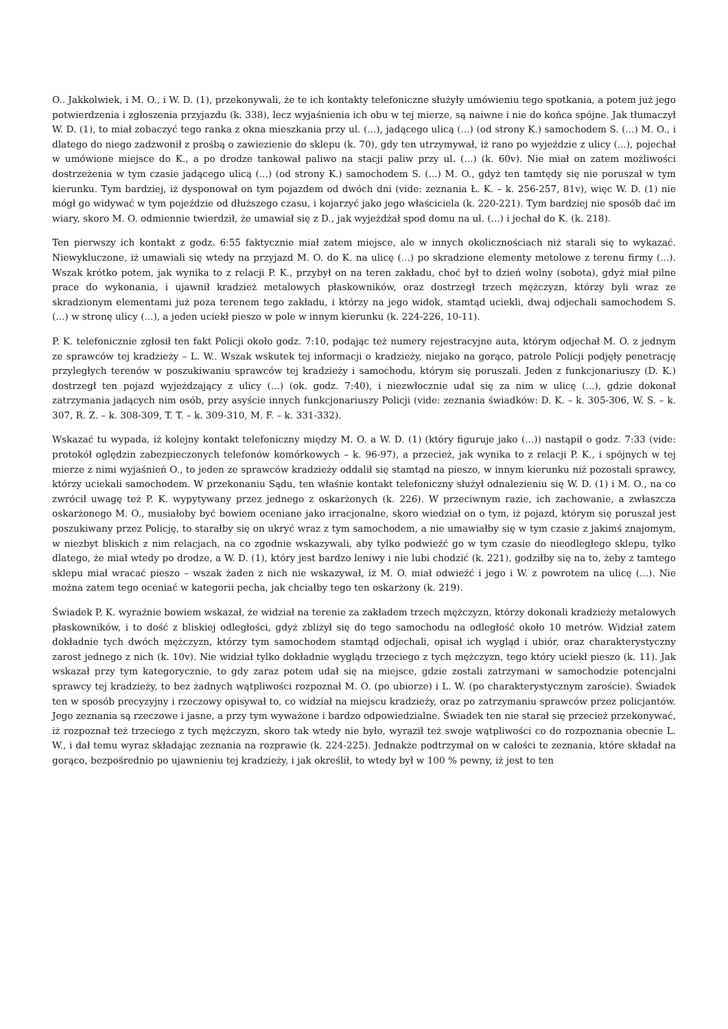O.. Jakkolwiek, i M. O., i W. D. (1), przekonywali, że te ich kontakty telefoniczne służyły umówieniu tego spotkania, a potem już jego potwierdzenia i zgłoszenia przyjazdu (k. 338), lecz wyjaśnienia ich obu w tej mierze, są naiwne i nie do końca spójne. Jak tłumaczył W. D. (1), to miał zobaczyć tego ranka z okna mieszkania przy ul. (...), jadącego ulicą (...) (od strony K.) samochodem S. (...) M. O., i dlatego do niego zadzwonił z prośbą o zawiezienie do sklepu (k. 70), gdy ten utrzymywał, iż rano po wyjeździe z ulicy (...), pojechał w umówione miejsce do K., a po drodze tankował paliwo na stacji paliw przy ul. (...) (k. 60v). Nie miał on zatem możliwości dostrzeżenia w tym czasie jadącego ulicą (...) (od strony K.) samochodem S. (...) M. O., gdyż ten tamtędy się nie poruszał w tym kierunku. Tym bardziej, iż dysponował on tym pojazdem od dwóch dni (vide: zeznania Ł. K. – k. 256-257, 81v), więc W. D. (1) nie mógł go widywać w tym pojeździe od dłuższego czasu, i kojarzyć jako jego właściciela (k. 220-221). Tym bardziej nie sposób dać im wiary, skoro M. O. odmiennie twierdził, że umawiał się z D., jak wyjeżdżał spod domu na ul. (...) i jechał do K. (k. 218).
Ten pierwszy ich kontakt z godz. 6:55 faktycznie miał zatem miejsce, ale w innych okolicznościach niż starali się to wykazać. Niewykluczone, iż umawiali się wtedy na przyjazd M. O. do K. na ulicę (...) po skradzione elementy metolowe z terenu firmy (...). Wszak krótko potem, jak wynika to z relacji P. K., przybył on na teren zakładu, choć był to dzień wolny (sobota), gdyż miał pilne prace do wykonania, i ujawnił kradzież metalowych płaskowników, oraz dostrzegł trzech mężczyzn, którzy byli wraz ze skradzionym elementami już poza terenem tego zakładu, i którzy na jego widok, stamtąd uciekli, dwaj odjechali samochodem S. (...) w stronę ulicy (...), a jeden uciekł pieszo w pole w innym kierunku (k. 224-226, 10-11).
P. K. telefonicznie zgłosił ten fakt Policji około godz. 7:10, podając też numery rejestracyjne auta, którym odjechał M. O. z jednym ze sprawców tej kradzieży – L. W.. Wszak wskutek tej informacji o kradzieży, niejako na gorąco, patrole Policji podjęły penetrację przyległych terenów w poszukiwaniu sprawców tej kradzieży i samochodu, którym się poruszali. Jeden z funkcjonariuszy (D. K.) dostrzegł ten pojazd wyjeżdzający z ulicy (...) (ok. godz. 7:40), i niezwłocznie udał się za nim w ulicę (...), gdzie dokonał zatrzymania jadących nim osób, przy asyście innych funkcjonariuszy Policji (vide: zeznania świadków: D. K. – k. 305-306, W. S. – k. 307, R. Z. – k. 308-309, T. T. – k. 309-310, M. F. – k. 331-332).
Wskazać tu wypada, iż kolejny kontakt telefoniczny między M. O. a W. D. (1) (który figuruje jako (...)) nastąpił o godz. 7:33 (vide: protokół oględzin zabezpieczonych telefonów komórkowych – k. 96-97), a przecież, jak wynika to z relacji P. K., i spójnych w tej mierze z nimi wyjaśnień O., to jeden ze sprawców kradzieży oddalił się stamtąd na pieszo, w innym kierunku niż pozostali sprawcy, którzy uciekali samochodem. W przekonaniu Sądu, ten właśnie kontakt telefoniczny służył odnalezieniu się W. D. (1) i M. O., na co zwrócił uwagę też P. K. wypytywany przez jednego z oskarżonych (k. 226). W przeciwnym razie, ich zachowanie, a zwłaszcza oskarżonego M. O., musiałoby być bowiem oceniane jako irracjonalne, skoro wiedział on o tym, iż pojazd, którym się poruszał jest poszukiwany przez Policję, to starałby się on ukryć wraz z tym samochodem, a nie umawiałby się w tym czasie z jakimś znajomym, w niezbyt bliskich z nim relacjach, na co zgodnie wskazywali, aby tylko podwieźć go w tym czasie do nieodległego sklepu, tylko dlatego, że miał wtedy po drodze, a W. D. (1), który jest bardzo leniwy i nie lubi chodzić (k. 221), godziłby się na to, żeby z tamtego sklepu miał wracać pieszo – wszak żaden z nich nie wskazywał, iż M. O. miał odwieźć i jego i W. z powrotem na ulicę (...). Nie można zatem tego oceniać w kategorii pecha, jak chciałby tego ten oskarżony (k. 219).
Świadek P. K. wyraźnie bowiem wskazał, że widział na terenie za zakładem trzech mężczyzn, którzy dokonali kradzieży metalowych płaskowników, i to dość z bliskiej odległości, gdyż zbliżył się do tego samochodu na odległość około 10 metrów. Widział zatem dokładnie tych dwóch mężczyzn, którzy tym samochodem stamtąd odjechali, opisał ich wygląd i ubiór, oraz charakterystyczny zarost jednego z nich (k. 10v). Nie widział tylko dokładnie wyglądu trzeciego z tych mężczyzn, tego który uciekł pieszo (k. 11). Jak wskazał przy tym kategorycznie, to gdy zaraz potem udał się na miejsce, gdzie zostali zatrzymani w samochodzie potencjalni sprawcy tej kradzieży, to bez żadnych wątpliwości rozpoznał M. O. (po ubiorze) i L. W. (po charakterystycznym zaroście). Świadek ten w sposób precyzyjny i rzeczowy opisywał to, co widział na miejscu kradzieży, oraz po zatrzymaniu sprawców przez policjantów. Jego zeznania są rzeczowe i jasne, a przy tym wyważone i bardzo odpowiedzialne. Świadek ten nie starał się przecież przekonywać, iż rozpoznał też trzeciego z tych mężczyzn, skoro tak wtedy nie było, wyraził też swoje wątpliwości co do rozpoznania obecnie L. W., i dał temu wyraz składając zeznania na rozprawie (k. 224-225). Jednakże podtrzymał on w całości te zeznania, które składał na gorąco, bezpośrednio po ujawnieniu tej kradzieży, i jak określił, to wtedy był w 100 % pewny, iż jest to ten